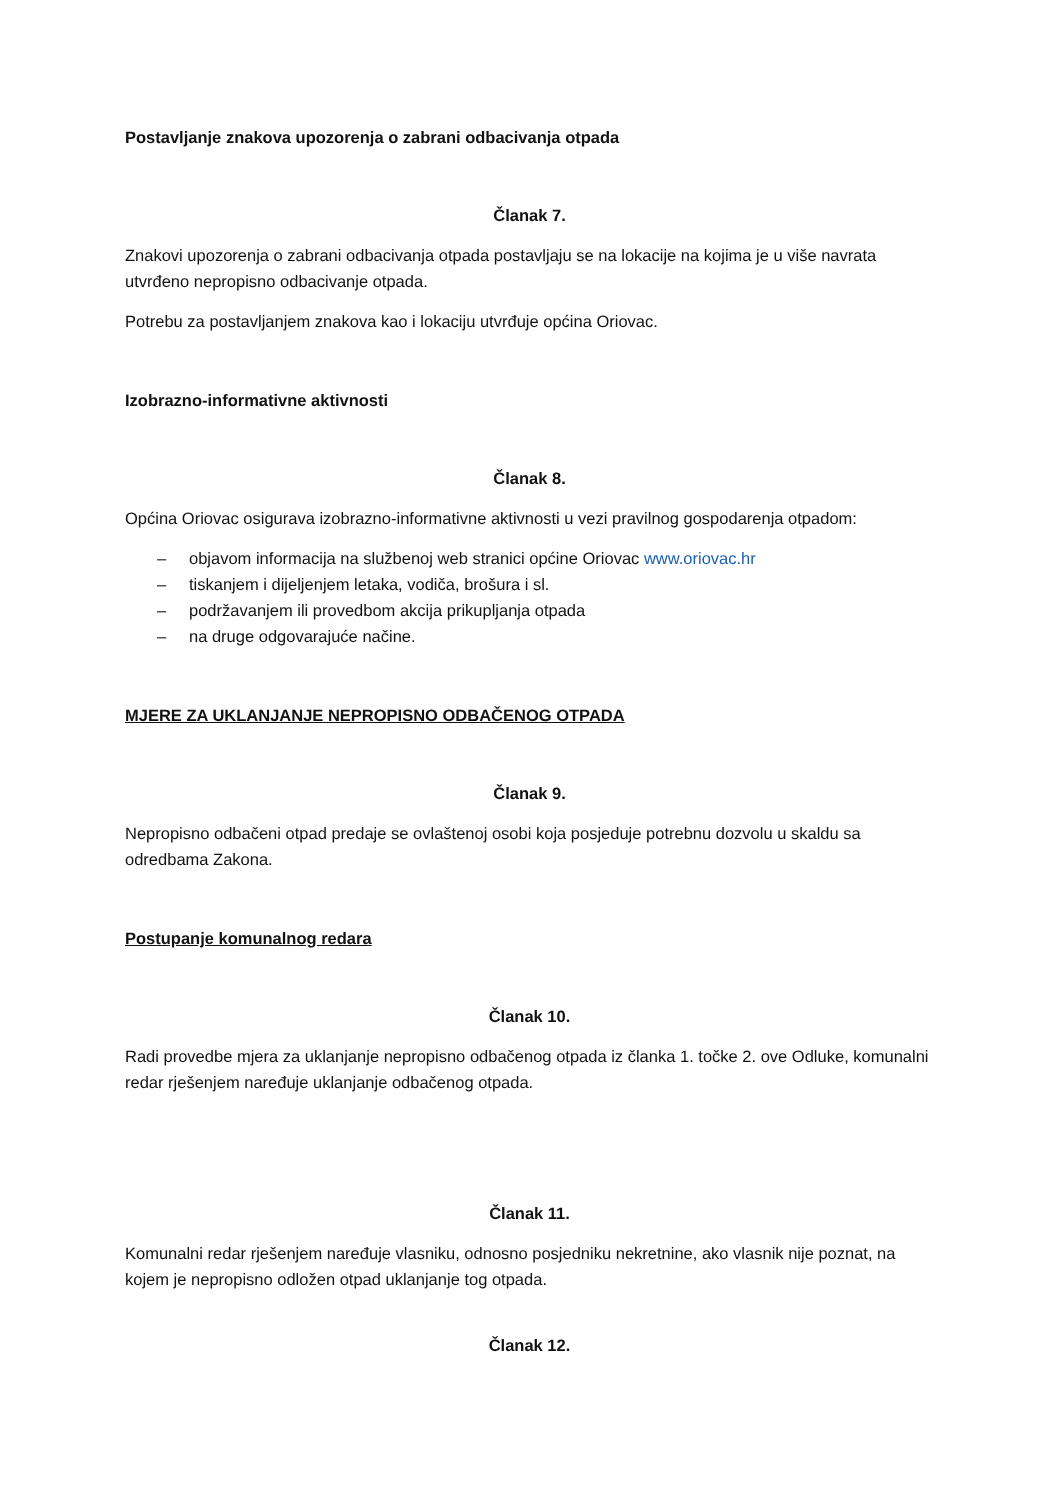Postavljanje znakova upozorenja o zabrani odbacivanja otpada
Članak 7.
Znakovi upozorenja o zabrani odbacivanja otpada postavljaju se na lokacije na kojima je u više navrata utvrđeno nepropisno odbacivanje otpada.
Potrebu za postavljanjem znakova kao i lokaciju utvrđuje općina Oriovac.
Izobrazno-informativne aktivnosti
Članak 8.
Općina Oriovac osigurava izobrazno-informativne aktivnosti u vezi pravilnog gospodarenja otpadom:
– objavom informacija na službenoj web stranici općine Oriovac www.oriovac.hr
– tiskanjem i dijeljenjem letaka, vodiča, brošura i sl.
– podržavanjem ili provedbom akcija prikupljanja otpada
– na druge odgovarajuće načine.
MJERE ZA UKLANJANJE NEPROPISNO ODBAČENOG OTPADA
Članak 9.
Nepropisno odbačeni otpad predaje se ovlaštenoj osobi koja posjeduje potrebnu dozvolu u skaldu sa odredbama Zakona.
Postupanje komunalnog redara
Članak 10.
Radi provedbe mjera za uklanjanje nepropisno odbačenog otpada iz članka 1. točke 2. ove Odluke, komunalni redar rješenjem naređuje uklanjanje odbačenog otpada.
Članak 11.
Komunalni redar rješenjem naređuje vlasniku, odnosno posjedniku nekretnine, ako vlasnik nije poznat, na kojem je nepropisno odložen otpad uklanjanje tog otpada.
Članak 12.